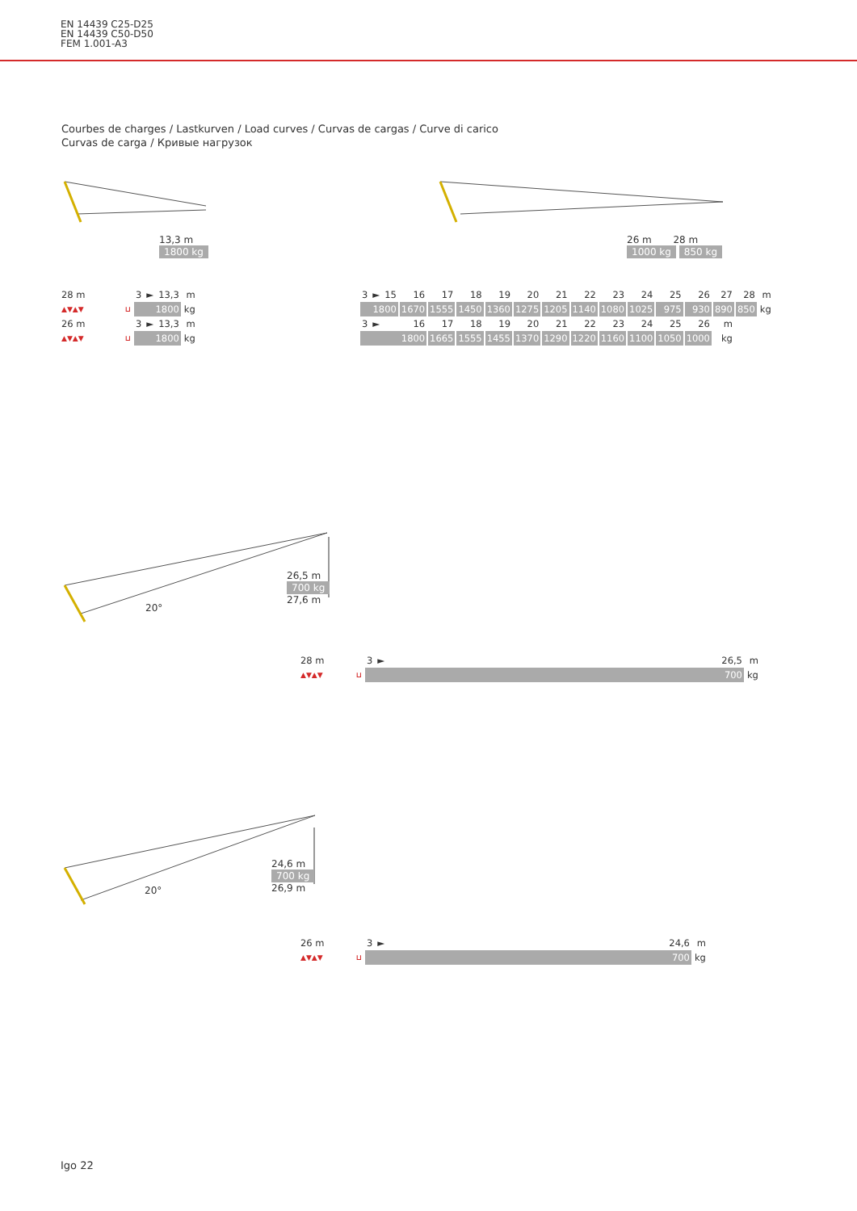EN 14439 C25-D25
EN 14439 C50-D50
FEM 1.001-A3
Courbes de charges / Lastkurven / Load curves / Curvas de cargas / Curve di carico
Curvas de carga / Кривые нагрузок
13,3 m
1800 kg
26 m 28 m
1000 kg 850 kg
| 28 m | | 3 | ► | 13,3 | m |
| ▲▼▲▼ | ⊔ | 1800 | | | kg |
| 26 m | | 3 | ► | 13,3 | m |
| ▲▼▲▼ | ⊔ | 1800 | | | kg |
| 3 | ► | 15 | 16 | 17 | 18 | 19 | 20 | 21 | 22 | 23 | 24 | 25 | 26 | 27 | 28 | m |
| 1800 | | | 1670 | 1555 | 1450 | 1360 | 1275 | 1205 | 1140 | 1080 | 1025 | 975 | 930 | 890 | 850 | kg |
| 3 | ► | | 16 | 17 | 18 | 19 | 20 | 21 | 22 | 23 | 24 | 25 | 26 | m | | |
| 1800 | | | | 1665 | 1555 | 1455 | 1370 | 1290 | 1220 | 1160 | 1100 | 1050 | 1000 | kg | | |
26,5 m
700 kg
27,6 m
20°
| 28 m | | 3 | ► | 26,5 | m |
| ▲▼▲▼ | ⊔ | 700 | | | kg |
24,6 m
700 kg
26,9 m
20°
| 26 m | | 3 | ► | 24,6 | m |
| ▲▼▲▼ | ⊔ | 700 | | | kg |
Igo 22